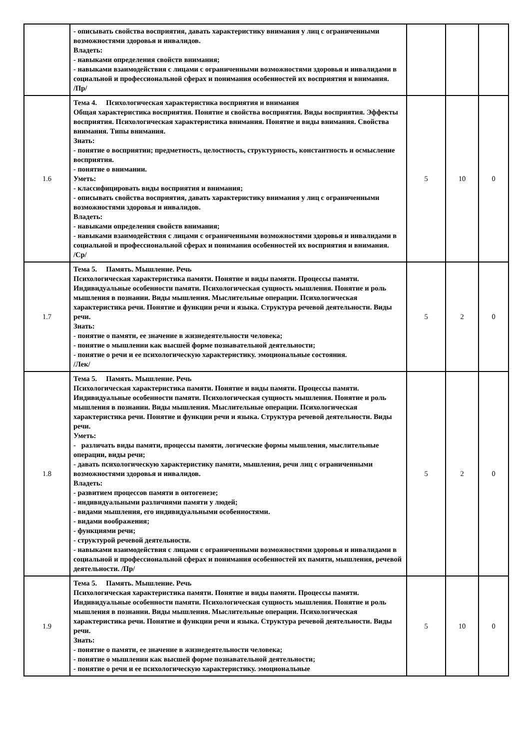| | - описывать свойства восприятия, давать характеристику внимания у лиц с ограниченными возможностями здоровья и инвалидов. Владеть: - навыками определения свойств внимания; - навыками взаимодействия с лицами с ограниченными возможностями здоровья и инвалидами в социальной и профессиональной сферах и понимания особенностей их восприятия и внимания. /Пр/ | | | |
| 1.6 | Тема 4. Психологическая характеристика восприятия и внимания Общая характеристика восприятия. Понятие и свойства восприятия. Виды восприятия. Эффекты восприятия. Психологическая характеристика внимания. Понятие и виды внимания. Свойства внимания. Типы внимания. Знать: - понятие о восприятии; предметность, целостность, структурность, константность и осмысление восприятия. - понятие о внимании. Уметь: - классифицировать виды восприятия и внимания; - описывать свойства восприятия, давать характеристику внимания у лиц с ограниченными возможностями здоровья и инвалидов. Владеть: - навыками определения свойств внимания; - навыками взаимодействия с лицами с ограниченными возможностями здоровья и инвалидами в социальной и профессиональной сферах и понимания особенностей их восприятия и внимания. /Ср/ | 5 | 10 | 0 |
| 1.7 | Тема 5. Память. Мышление. Речь Психологическая характеристика памяти. Понятие и виды памяти. Процессы памяти. Индивидуальные особенности памяти. Психологическая сущность мышления. Понятие и роль мышления в познании. Виды мышления. Мыслительные операции. Психологическая характеристика речи. Понятие и функции речи и языка. Структура речевой деятельности. Виды речи. Знать: - понятие о памяти, ее значение в жизнедеятельности человека; - понятие о мышлении как высшей форме познавательной деятельности; - понятие о речи и ее психологическую характеристику. эмоциональные состояния. /Лек/ | 5 | 2 | 0 |
| 1.8 | Тема 5. Память. Мышление. Речь Психологическая характеристика памяти. Понятие и виды памяти. Процессы памяти. Индивидуальные особенности памяти. Психологическая сущность мышления. Понятие и роль мышления в познании. Виды мышления. Мыслительные операции. Психологическая характеристика речи. Понятие и функции речи и языка. Структура речевой деятельности. Виды речи. Уметь: - различать виды памяти, процессы памяти, логические формы мышления, мыслительные операции, виды речи; - давать психологическую характеристику памяти, мышления, речи лиц с ограниченными возможностями здоровья и инвалидов. Владеть: - развитием процессов памяти в онтогенезе; - индивидуальными различиями памяти у людей; - видами мышления, его индивидуальными особенностями. - видами воображения; - функциями речи; - структурой речевой деятельности. - навыками взаимодействия с лицами с ограниченными возможностями здоровья и инвалидами в социальной и профессиональной сферах и понимания особенностей их памяти, мышления, речевой деятельности. /Пр/ | 5 | 2 | 0 |
| 1.9 | Тема 5. Память. Мышление. Речь Психологическая характеристика памяти. Понятие и виды памяти. Процессы памяти. Индивидуальные особенности памяти. Психологическая сущность мышления. Понятие и роль мышления в познании. Виды мышления. Мыслительные операции. Психологическая характеристика речи. Понятие и функции речи и языка. Структура речевой деятельности. Виды речи. Знать: - понятие о памяти, ее значение в жизнедеятельности человека; - понятие о мышлении как высшей форме познавательной деятельности; - понятие о речи и ее психологическую характеристику. эмоциональные | 5 | 10 | 0 |